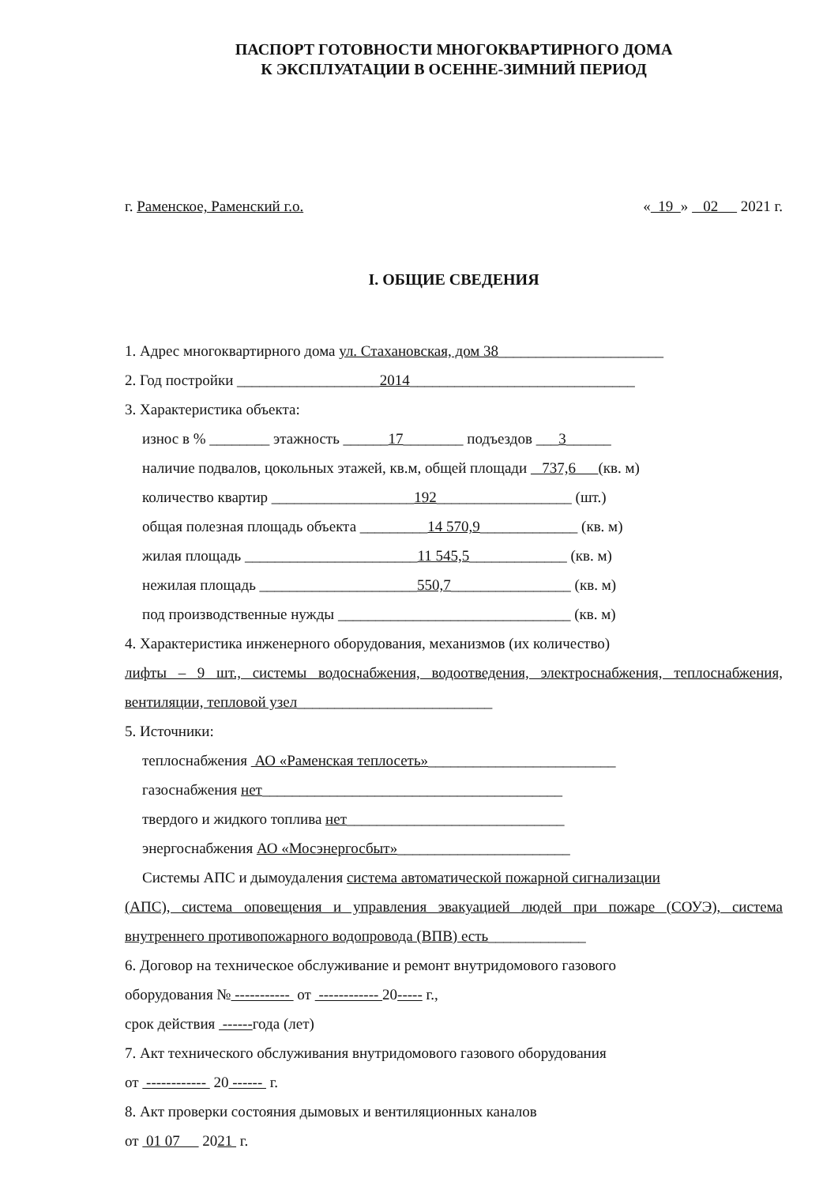ПАСПОРТ ГОТОВНОСТИ МНОГОКВАРТИРНОГО ДОМА
К ЭКСПЛУАТАЦИИ В ОСЕННЕ-ЗИМНИЙ ПЕРИОД
г. Раменское, Раменский г.о. « 19 » 02 2021 г.
I. ОБЩИЕ СВЕДЕНИЯ
1. Адрес многоквартирного дома ул. Стахановская, дом 38______________________
2. Год постройки ___________________2014______________________________
3. Характеристика объекта:
износ в % ________ этажность ______17________ подъездов ___3______
наличие подвалов, цокольных этажей, кв.м, общей площади 737,6 (кв. м)
количество квартир ___________________192__________________ (шт.)
общая полезная площадь объекта _________14 570,9_____________ (кв. м)
жилая площадь _______________________11 545,5_____________ (кв. м)
нежилая площадь _____________________550,7________________ (кв. м)
под производственные нужды _______________________________ (кв. м)
4. Характеристика инженерного оборудования, механизмов (их количество)
лифты – 9 шт., системы водоснабжения, водоотведения, электроснабжения, теплоснабжения, вентиляции, тепловой узел__________________________
5. Источники:
теплоснабжения АО «Раменская теплосеть»_________________________
газоснабжения нет________________________________________
твердого и жидкого топлива нет_____________________________
энергоснабжения АО «Мосэнергосбыт»_______________________
Системы АПС и дымоудаления система автоматической пожарной сигнализации
(АПС), система оповещения и управления эвакуацией людей при пожаре (СОУЭ), система внутреннего противопожарного водопровода (ВПВ) есть_____________
6. Договор на техническое обслуживание и ремонт внутридомового газового
оборудования № ----------- от ------------ 20----- г.,
срок действия ------года (лет)
7. Акт технического обслуживания внутридомового газового оборудования
от ------------ 20 ------ г.
8. Акт проверки состояния дымовых и вентиляционных каналов
от 01 07 2021 г.